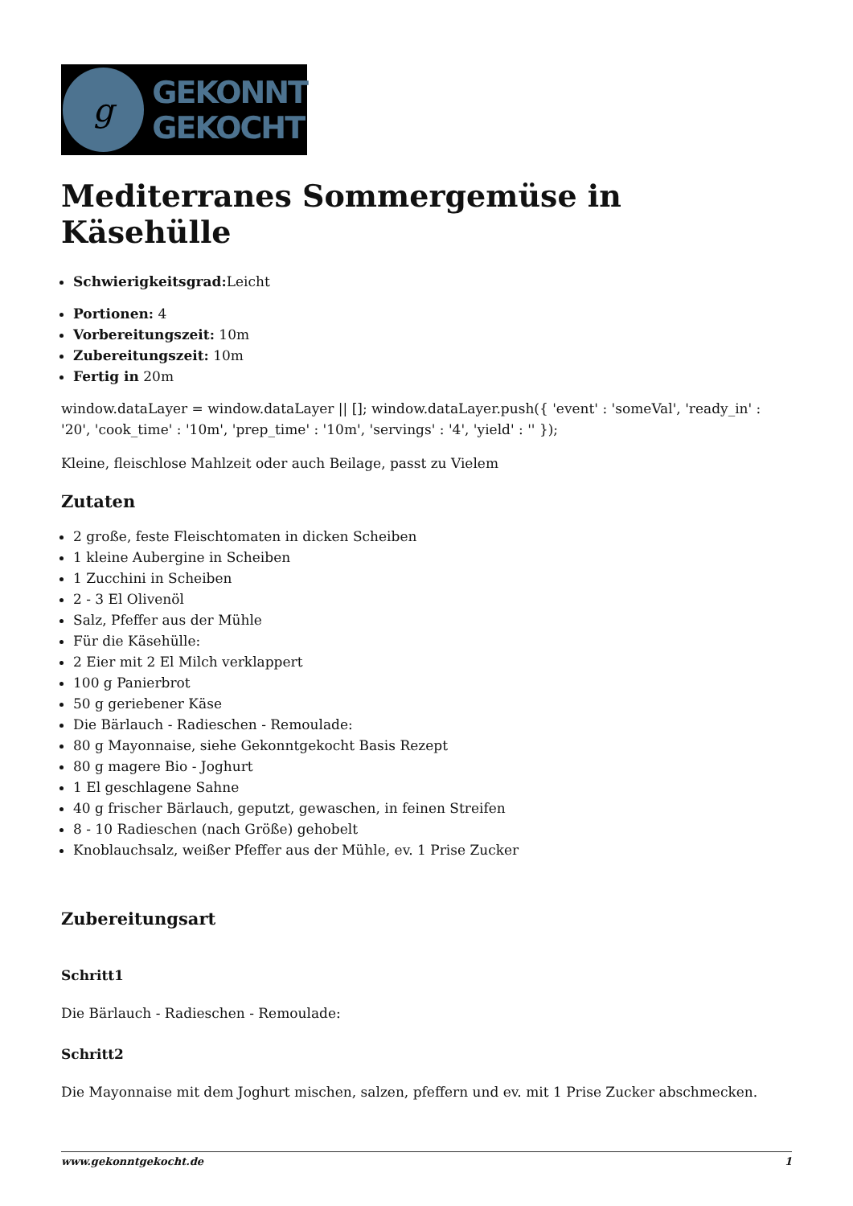g
GEKONNT
GEKOCHT
Mediterranes Sommergemüse in Käsehülle
Schwierigkeitsgrad: Leicht
Portionen: 4
Vorbereitungszeit: 10m
Zubereitungszeit: 10m
Fertig in 20m
window.dataLayer = window.dataLayer || []; window.dataLayer.push({ 'event' : 'someVal', 'ready_in' : '20', 'cook_time' : '10m', 'prep_time' : '10m', 'servings' : '4', 'yield' : '' });
Kleine, fleischlose Mahlzeit oder auch Beilage, passt zu Vielem
Zutaten
2 große, feste Fleischtomaten in dicken Scheiben
1 kleine Aubergine in Scheiben
1 Zucchini in Scheiben
2 - 3 El Olivenöl
Salz, Pfeffer aus der Mühle
Für die Käsehülle:
2 Eier mit 2 El Milch verklappert
100 g Panierbrot
50 g geriebener Käse
Die Bärlauch - Radieschen - Remoulade:
80 g Mayonnaise, siehe Gekonntgekocht Basis Rezept
80 g magere Bio - Joghurt
1 El geschlagene Sahne
40 g frischer Bärlauch, geputzt, gewaschen, in feinen Streifen
8 - 10 Radieschen (nach Größe) gehobelt
Knoblauchsalz, weißer Pfeffer aus der Mühle, ev. 1 Prise Zucker
Zubereitungsart
Schritt1
Die Bärlauch - Radieschen - Remoulade:
Schritt2
Die Mayonnaise mit dem Joghurt mischen, salzen, pfeffern und ev. mit 1 Prise Zucker abschmecken.
www.gekonntgekocht.de 1